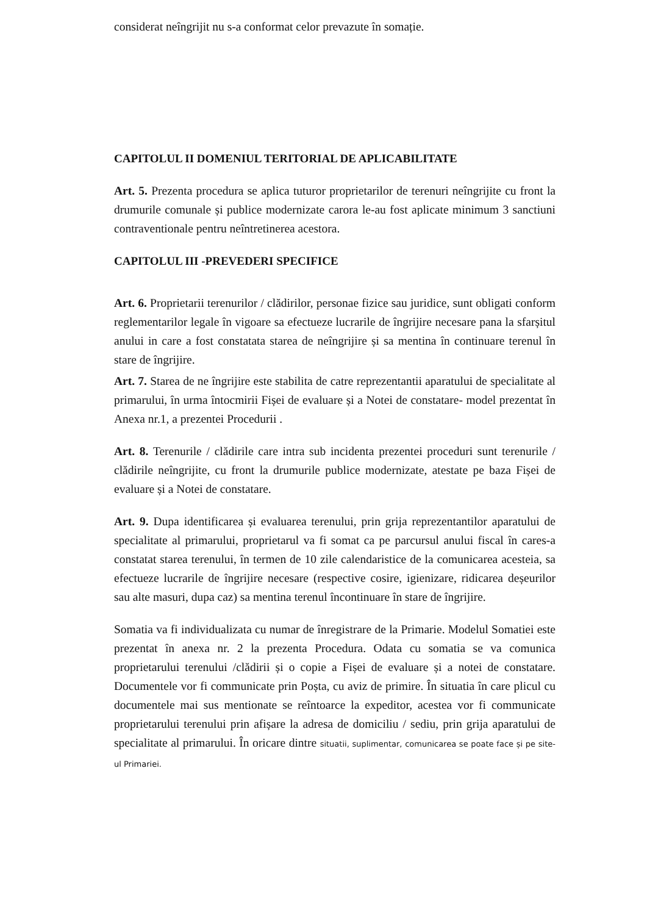considerat neîngrijit nu s-a conformat celor prevazute în somație.
CAPITOLUL II DOMENIUL TERITORIAL DE APLICABILITATE
Art. 5. Prezenta procedura se aplica tuturor proprietarilor de terenuri neîngrijite cu front la drumurile comunale și publice modernizate carora le-au fost aplicate minimum 3 sanctiuni contraventionale pentru neîntretinerea acestora.
CAPITOLUL III -PREVEDERI SPECIFICE
Art. 6. Proprietarii terenurilor / clădirilor, personae fizice sau juridice, sunt obligati conform reglementarilor legale în vigoare sa efectueze lucrarile de îngrijire necesare pana la sfarșitul anului in care a fost constatata starea de neîngrijire și sa mentina în continuare terenul în stare de îngrijire.
Art. 7. Starea de ne îngrijire este stabilita de catre reprezentantii aparatului de specialitate al primarului, în urma întocmirii Fișei de evaluare și a Notei de constatare- model prezentat în Anexa nr.1, a prezentei Procedurii .
Art. 8. Terenurile / clădirile care intra sub incidenta prezentei proceduri sunt terenurile / clădirile neîngrijite, cu front la drumurile publice modernizate, atestate pe baza Fișei de evaluare și a Notei de constatare.
Art. 9. Dupa identificarea și evaluarea terenului, prin grija reprezentantilor aparatului de specialitate al primarului, proprietarul va fi somat ca pe parcursul anului fiscal în cares-a constatat starea terenului, în termen de 10 zile calendaristice de la comunicarea acesteia, sa efectueze lucrarile de îngrijire necesare (respective cosire, igienizare, ridicarea deșeurilor sau alte masuri, dupa caz) sa mentina terenul încontinuare în stare de îngrijire.
Somatia va fi individualizata cu numar de înregistrare de la Primarie. Modelul Somatiei este prezentat în anexa nr. 2 la prezenta Procedura. Odata cu somatia se va comunica proprietarului terenului /clădirii și o copie a Fișei de evaluare și a notei de constatare. Documentele vor fi communicate prin Poșta, cu aviz de primire. În situatia în care plicul cu documentele mai sus mentionate se reîntoarce la expeditor, acestea vor fi communicate proprietarului terenului prin afișare la adresa de domiciliu / sediu, prin grija aparatului de specialitate al primarului. În oricare dintre situatii, suplimentar, comunicarea se poate face și pe site-ul Primariei.